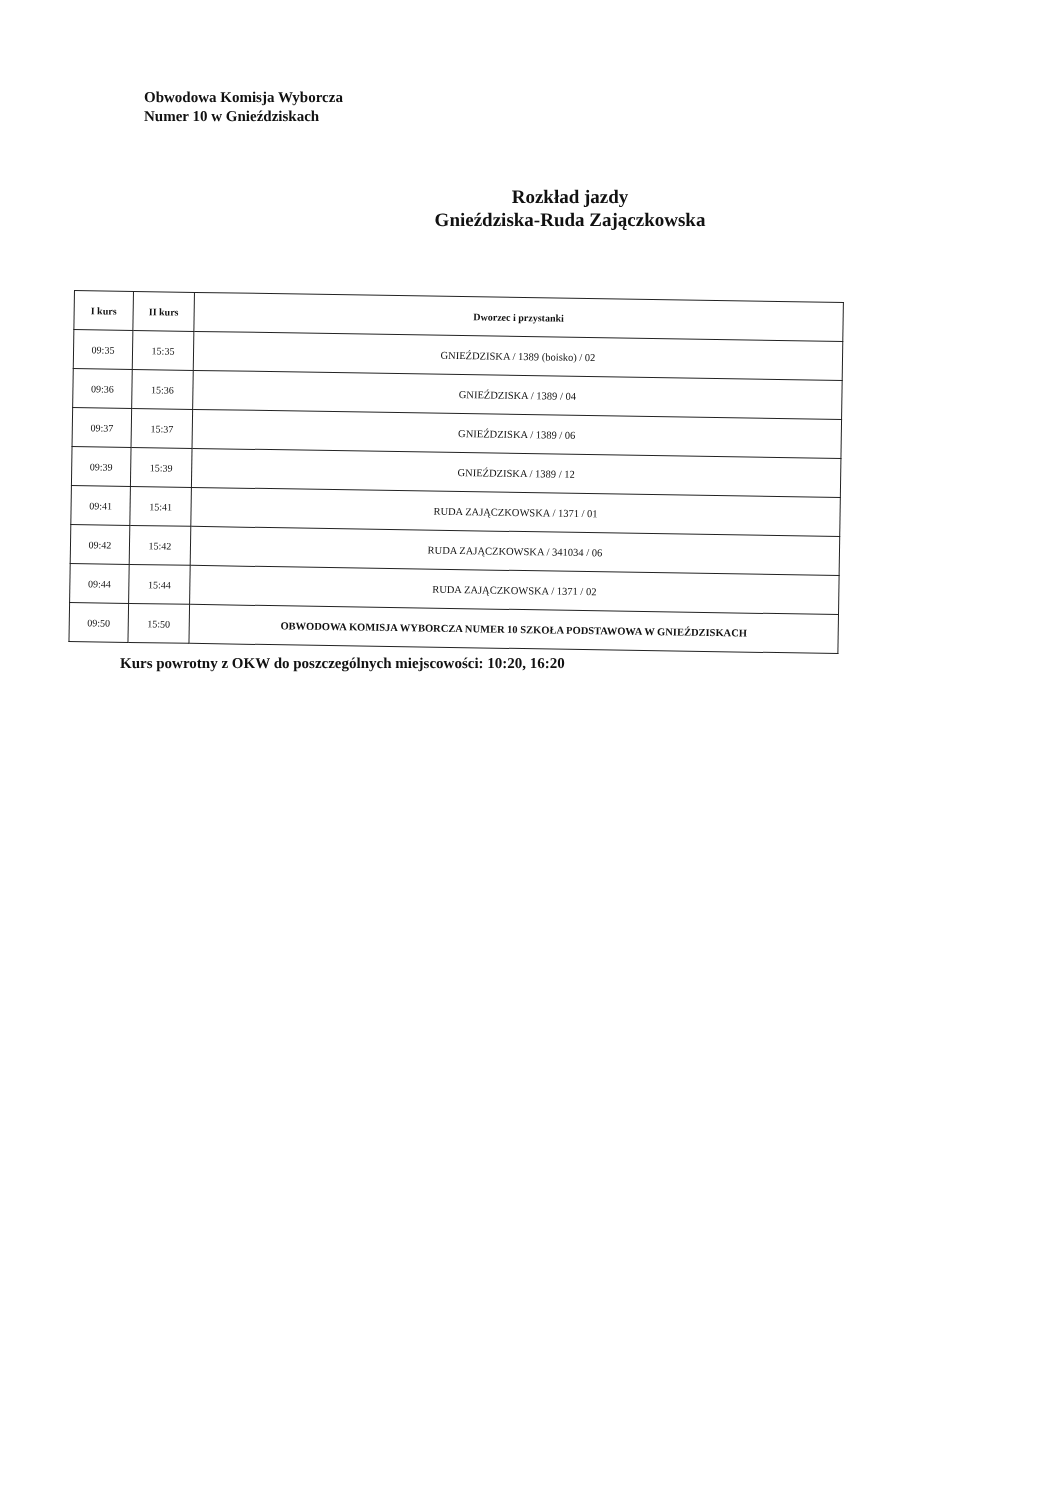Obwodowa Komisja Wyborcza
Numer 10 w Gnieździskach
Rozkład jazdy
Gnieździska-Ruda Zajączkowska
| I kurs | II kurs | Dworzec i przystanki |
| --- | --- | --- |
| 09:35 | 15:35 | GNIEŹDZISKA / 1389 (boisko) / 02 |
| 09:36 | 15:36 | GNIEŹDZISKA / 1389 / 04 |
| 09:37 | 15:37 | GNIEŹDZISKA / 1389 / 06 |
| 09:39 | 15:39 | GNIEŹDZISKA / 1389 / 12 |
| 09:41 | 15:41 | RUDA ZAJĄCZKOWSKA / 1371 / 01 |
| 09:42 | 15:42 | RUDA ZAJĄCZKOWSKA / 341034 / 06 |
| 09:44 | 15:44 | RUDA ZAJĄCZKOWSKA / 1371 / 02 |
| 09:50 | 15:50 | OBWODOWA KOMISJA WYBORCZA NUMER 10 SZKOŁA PODSTAWOWA W GNIEŹDZISKACH |
Kurs powrotny z OKW do poszczególnych miejscowości: 10:20, 16:20